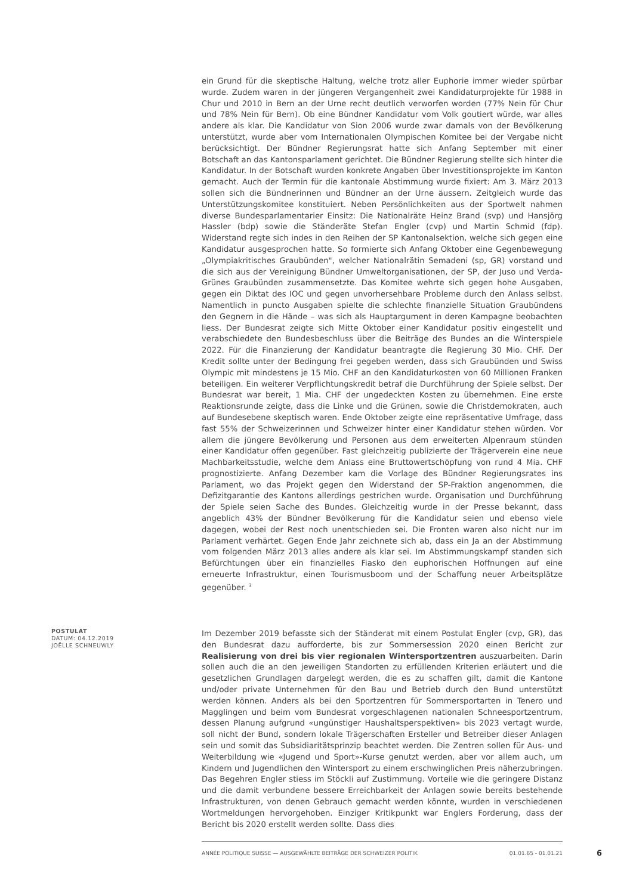ein Grund für die skeptische Haltung, welche trotz aller Euphorie immer wieder spürbar wurde. Zudem waren in der jüngeren Vergangenheit zwei Kandidaturprojekte für 1988 in Chur und 2010 in Bern an der Urne recht deutlich verworfen worden (77% Nein für Chur und 78% Nein für Bern). Ob eine Bündner Kandidatur vom Volk goutiert würde, war alles andere als klar. Die Kandidatur von Sion 2006 wurde zwar damals von der Bevölkerung unterstützt, wurde aber vom Internationalen Olympischen Komitee bei der Vergabe nicht berücksichtigt. Der Bündner Regierungsrat hatte sich Anfang September mit einer Botschaft an das Kantonsparlament gerichtet. Die Bündner Regierung stellte sich hinter die Kandidatur. In der Botschaft wurden konkrete Angaben über Investitionsprojekte im Kanton gemacht. Auch der Termin für die kantonale Abstimmung wurde fixiert: Am 3. März 2013 sollen sich die Bündnerinnen und Bündner an der Urne äussern. Zeitgleich wurde das Unterstützungskomitee konstituiert. Neben Persönlichkeiten aus der Sportwelt nahmen diverse Bundesparlamentarier Einsitz: Die Nationalräte Heinz Brand (svp) und Hansjörg Hassler (bdp) sowie die Ständeräte Stefan Engler (cvp) und Martin Schmid (fdp). Widerstand regte sich indes in den Reihen der SP Kantonalsektion, welche sich gegen eine Kandidatur ausgesprochen hatte. So formierte sich Anfang Oktober eine Gegenbewegung „Olympiakritisches Graubünden", welcher Nationalrätin Semadeni (sp, GR) vorstand und die sich aus der Vereinigung Bündner Umweltorganisationen, der SP, der Juso und Verda-Grünes Graubünden zusammensetzte. Das Komitee wehrte sich gegen hohe Ausgaben, gegen ein Diktat des IOC und gegen unvorhersehbare Probleme durch den Anlass selbst. Namentlich in puncto Ausgaben spielte die schlechte finanzielle Situation Graubündens den Gegnern in die Hände – was sich als Hauptargument in deren Kampagne beobachten liess. Der Bundesrat zeigte sich Mitte Oktober einer Kandidatur positiv eingestellt und verabschiedete den Bundesbeschluss über die Beiträge des Bundes an die Winterspiele 2022. Für die Finanzierung der Kandidatur beantragte die Regierung 30 Mio. CHF. Der Kredit sollte unter der Bedingung frei gegeben werden, dass sich Graubünden und Swiss Olympic mit mindestens je 15 Mio. CHF an den Kandidaturkosten von 60 Millionen Franken beteiligen. Ein weiterer Verpflichtungskredit betraf die Durchführung der Spiele selbst. Der Bundesrat war bereit, 1 Mia. CHF der ungedeckten Kosten zu übernehmen. Eine erste Reaktionsrunde zeigte, dass die Linke und die Grünen, sowie die Christdemokraten, auch auf Bundesebene skeptisch waren. Ende Oktober zeigte eine repräsentative Umfrage, dass fast 55% der Schweizerinnen und Schweizer hinter einer Kandidatur stehen würden. Vor allem die jüngere Bevölkerung und Personen aus dem erweiterten Alpenraum stünden einer Kandidatur offen gegenüber. Fast gleichzeitig publizierte der Trägerverein eine neue Machbarkeitsstudie, welche dem Anlass eine Bruttowertschöpfung von rund 4 Mia. CHF prognostizierte. Anfang Dezember kam die Vorlage des Bündner Regierungsrates ins Parlament, wo das Projekt gegen den Widerstand der SP-Fraktion angenommen, die Defizitgarantie des Kantons allerdings gestrichen wurde. Organisation und Durchführung der Spiele seien Sache des Bundes. Gleichzeitig wurde in der Presse bekannt, dass angeblich 43% der Bündner Bevölkerung für die Kandidatur seien und ebenso viele dagegen, wobei der Rest noch unentschieden sei. Die Fronten waren also nicht nur im Parlament verhärtet. Gegen Ende Jahr zeichnete sich ab, dass ein Ja an der Abstimmung vom folgenden März 2013 alles andere als klar sei. Im Abstimmungskampf standen sich Befürchtungen über ein finanzielles Fiasko den euphorischen Hoffnungen auf eine erneuerte Infrastruktur, einen Tourismusboom und der Schaffung neuer Arbeitsplätze gegenüber. <sup>3</sup>
POSTULAT
DATUM: 04.12.2019
JOËLLE SCHNEUWLY
Im Dezember 2019 befasste sich der Ständerat mit einem Postulat Engler (cvp, GR), das den Bundesrat dazu aufforderte, bis zur Sommersession 2020 einen Bericht zur Realisierung von drei bis vier regionalen Wintersportzentren auszuarbeiten. Darin sollen auch die an den jeweiligen Standorten zu erfüllenden Kriterien erläutert und die gesetzlichen Grundlagen dargelegt werden, die es zu schaffen gilt, damit die Kantone und/oder private Unternehmen für den Bau und Betrieb durch den Bund unterstützt werden können. Anders als bei den Sportzentren für Sommersportarten in Tenero und Magglingen und beim vom Bundesrat vorgeschlagenen nationalen Schneesportzentrum, dessen Planung aufgrund «ungünstiger Haushaltsperspektiven» bis 2023 vertagt wurde, soll nicht der Bund, sondern lokale Trägerschaften Ersteller und Betreiber dieser Anlagen sein und somit das Subsidiaritätsprinzip beachtet werden. Die Zentren sollen für Aus- und Weiterbildung wie «Jugend und Sport»-Kurse genutzt werden, aber vor allem auch, um Kindern und Jugendlichen den Wintersport zu einem erschwinglichen Preis näherzubringen. Das Begehren Engler stiess im Stöckli auf Zustimmung. Vorteile wie die geringere Distanz und die damit verbundene bessere Erreichbarkeit der Anlagen sowie bereits bestehende Infrastrukturen, von denen Gebrauch gemacht werden könnte, wurden in verschiedenen Wortmeldungen hervorgehoben. Einziger Kritikpunkt war Englers Forderung, dass der Bericht bis 2020 erstellt werden sollte. Dass dies
ANNÉE POLITIQUE SUISSE — AUSGEWÄHLTE BEITRÄGE DER SCHWEIZER POLITIK 01.01.65 - 01.01.21
6